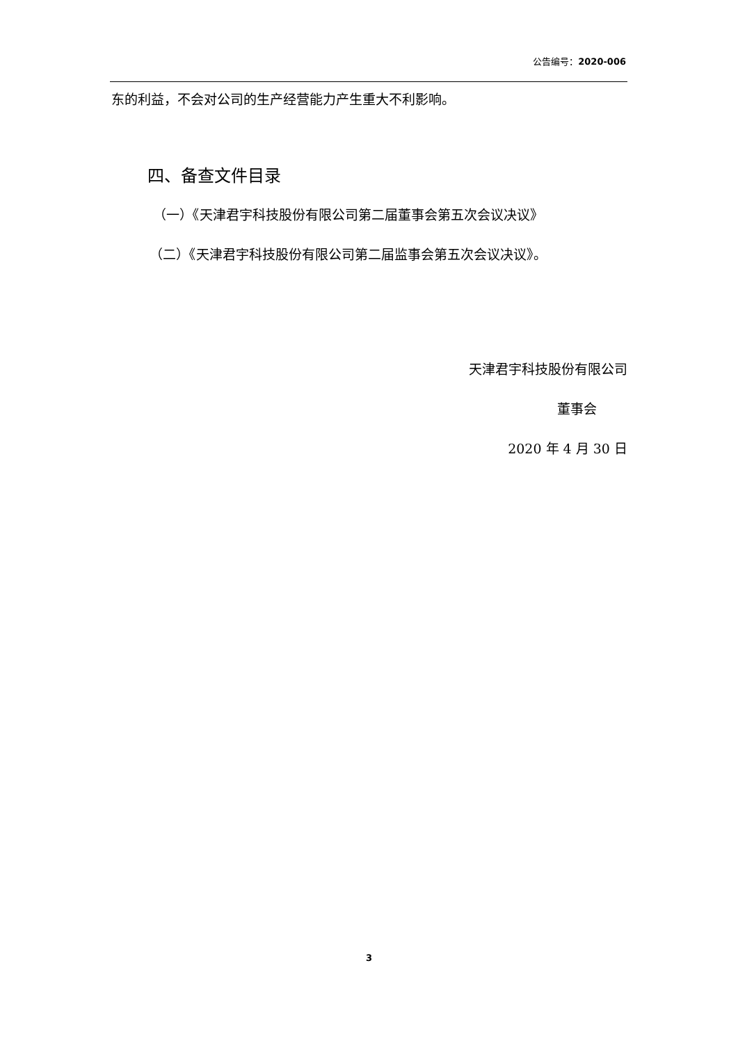公告编号：2020-006
东的利益，不会对公司的生产经营能力产生重大不利影响。
四、备查文件目录
（一）《天津君宇科技股份有限公司第二届董事会第五次会议决议》
（二）《天津君宇科技股份有限公司第二届监事会第五次会议决议》。
天津君宇科技股份有限公司
董事会
2020 年 4 月 30 日
3